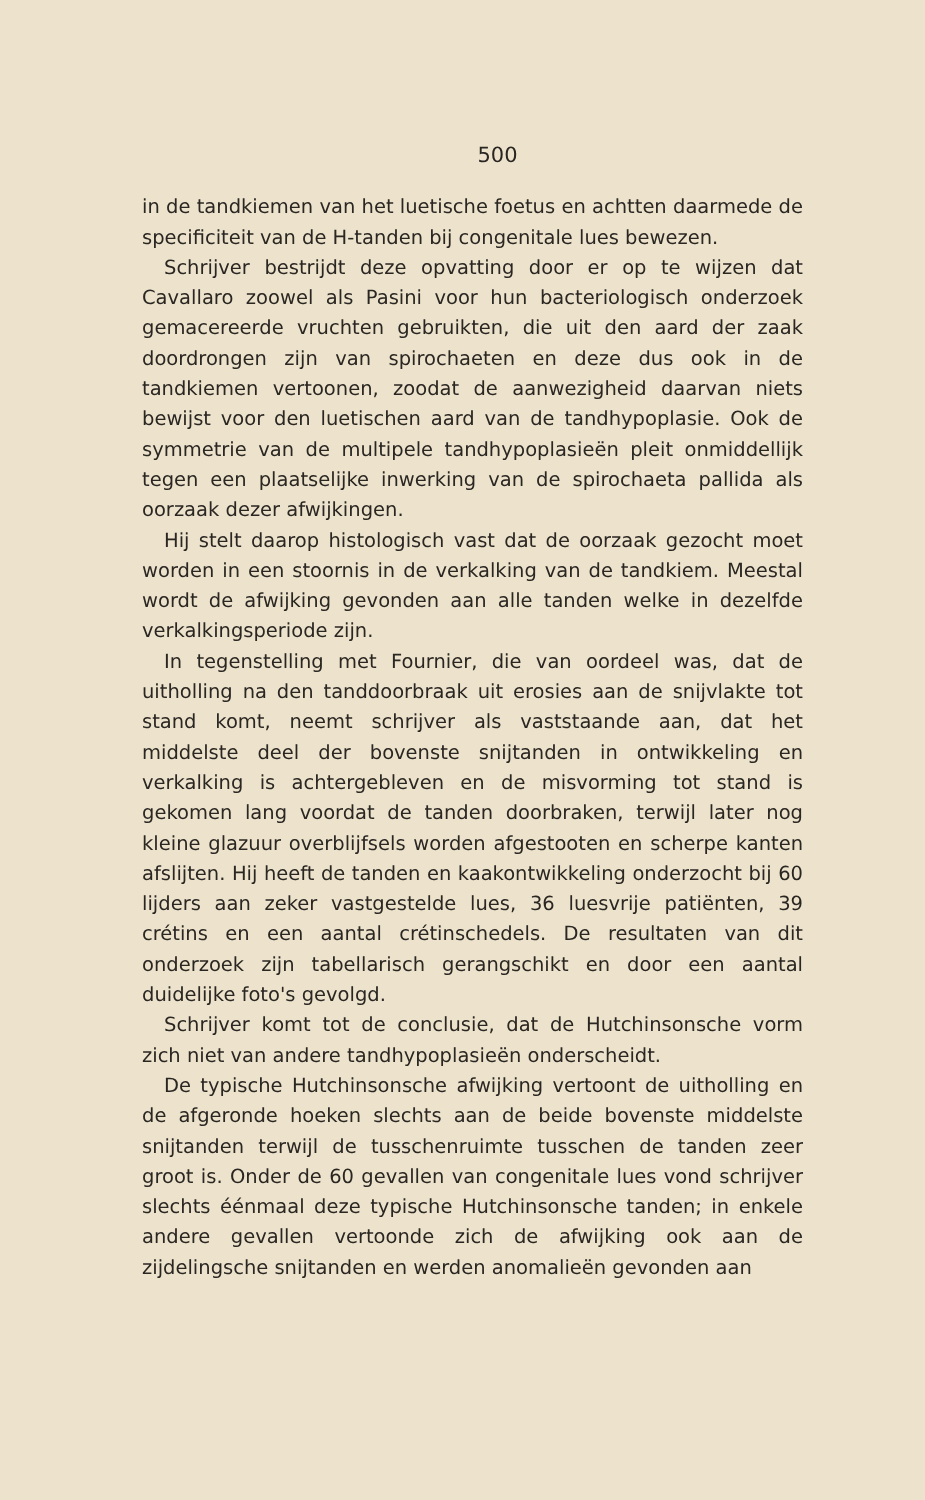500
in de tandkiemen van het luetische foetus en achtten daarmede de specificiteit van de H-tanden bij congenitale lues bewezen.
Schrijver bestrijdt deze opvatting door er op te wijzen dat Cavallaro zoowel als Pasini voor hun bacteriologisch onderzoek gemacereerde vruchten gebruikten, die uit den aard der zaak doordrongen zijn van spirochaeten en deze dus ook in de tandkiemen vertoonen, zoodat de aanwezigheid daarvan niets bewijst voor den luetischen aard van de tandhypoplasie. Ook de symmetrie van de multipele tandhypoplasieën pleit onmiddellijk tegen een plaatselijke inwerking van de spirochaeta pallida als oorzaak dezer afwijkingen.
Hij stelt daarop histologisch vast dat de oorzaak gezocht moet worden in een stoornis in de verkalking van de tandkiem. Meestal wordt de afwijking gevonden aan alle tanden welke in dezelfde verkalkingsperiode zijn.
In tegenstelling met Fournier, die van oordeel was, dat de uitholling na den tanddoorbraak uit erosies aan de snijvlakte tot stand komt, neemt schrijver als vaststaande aan, dat het middelste deel der bovenste snijtanden in ontwikkeling en verkalking is achtergebleven en de misvorming tot stand is gekomen lang voordat de tanden doorbraken, terwijl later nog kleine glazuur overblijfsels worden afgestooten en scherpe kanten afslijten. Hij heeft de tanden en kaakontwikkeling onderzocht bij 60 lijders aan zeker vastgestelde lues, 36 luesvrije patiënten, 39 crétins en een aantal crétinschedels. De resultaten van dit onderzoek zijn tabellarisch gerangschikt en door een aantal duidelijke foto's gevolgd.
Schrijver komt tot de conclusie, dat de Hutchinsonsche vorm zich niet van andere tandhypoplasieën onderscheidt.
De typische Hutchinsonsche afwijking vertoont de uitholling en de afgeronde hoeken slechts aan de beide bovenste middelste snijtanden terwijl de tusschenruimte tusschen de tanden zeer groot is. Onder de 60 gevallen van congenitale lues vond schrijver slechts éénmaal deze typische Hutchinsonsche tanden; in enkele andere gevallen vertoonde zich de afwijking ook aan de zijdelingsche snijtanden en werden anomalieën gevonden aan